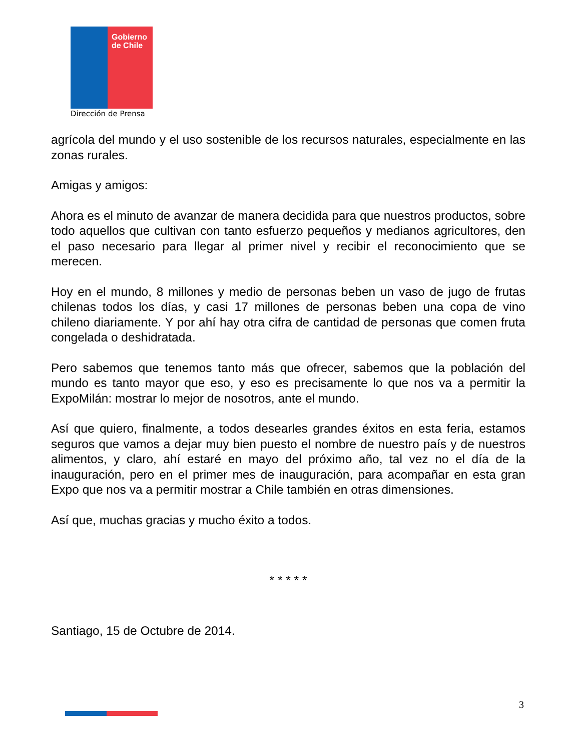Gobierno
de Chile
Dirección de Prensa
agrícola del mundo y el uso sostenible de los recursos naturales, especialmente en las zonas rurales.
Amigas y amigos:
Ahora es el minuto de avanzar de manera decidida para que nuestros productos, sobre todo aquellos que cultivan con tanto esfuerzo pequeños y medianos agricultores, den el paso necesario para llegar al primer nivel y recibir el reconocimiento que se merecen.
Hoy en el mundo, 8 millones y medio de personas beben un vaso de jugo de frutas chilenas todos los días, y casi 17 millones de personas beben una copa de vino chileno diariamente. Y por ahí hay otra cifra de cantidad de personas que comen fruta congelada o deshidratada.
Pero sabemos que tenemos tanto más que ofrecer, sabemos que la población del mundo es tanto mayor que eso, y eso es precisamente lo que nos va a permitir la ExpoMilán: mostrar lo mejor de nosotros, ante el mundo.
Así que quiero, finalmente, a todos desearles grandes éxitos en esta feria, estamos seguros que vamos a dejar muy bien puesto el nombre de nuestro país y de nuestros alimentos, y claro, ahí estaré en mayo del próximo año, tal vez no el día de la inauguración, pero en el primer mes de inauguración, para acompañar en esta gran Expo que nos va a permitir mostrar a Chile también en otras dimensiones.
Así que, muchas gracias y mucho éxito a todos.
* * * * *
Santiago, 15 de Octubre de 2014.
3